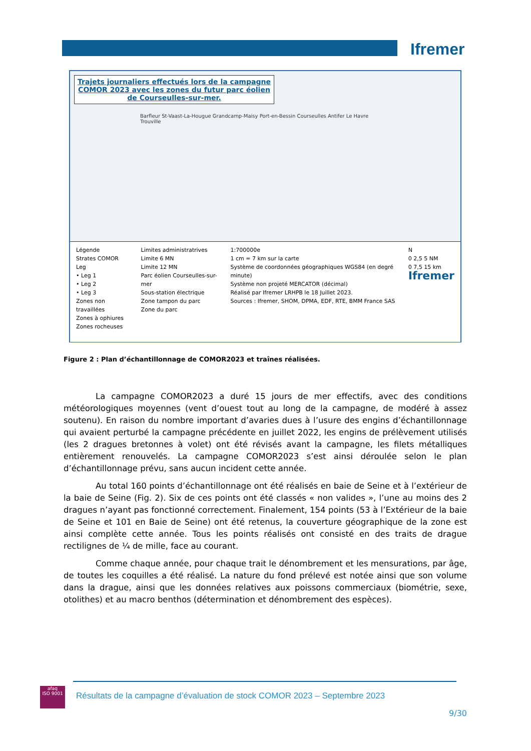Ifremer
Trajets journaliers effectués lors de la campagne COMOR 2023 avec les zones du futur parc éolien de Courseulles-sur-mer.
Barfleur St-Vaast-La-Hougue Grandcamp-Maisy Port-en-Bessin Courseulles Antifer Le Havre Trouville
Légende
Strates COMOR
Leg
• Leg 1
• Leg 2
• Leg 3
Zones non travaillées
Zones à ophiures
Zones rocheuses
Limites administratrives
Limite 6 MN
Limite 12 MN
Parc éolien Courseulles-sur-mer
Sous-station électrique
Zone tampon du parc
Zone du parc
1:700000e
1 cm = 7 km sur la carte
Système de coordonnées géographiques WGS84 (en degré minute)
Système non projeté MERCATOR (décimal)
Réalisé par Ifremer LRHPB le 18 Juillet 2023.
Sources : Ifremer, SHOM, DPMA, EDF, RTE, BMM France SAS
N
0 2,5 5 NM
0 7,5 15 km
Ifremer
Figure 2 : Plan d’échantillonnage de COMOR2023 et traînes réalisées.
La campagne COMOR2023 a duré 15 jours de mer effectifs, avec des conditions météorologiques moyennes (vent d’ouest tout au long de la campagne, de modéré à assez soutenu). En raison du nombre important d’avaries dues à l’usure des engins d’échantillonnage qui avaient perturbé la campagne précédente en juillet 2022, les engins de prélèvement utilisés (les 2 dragues bretonnes à volet) ont été révisés avant la campagne, les filets métalliques entièrement renouvelés. La campagne COMOR2023 s’est ainsi déroulée selon le plan d’échantillonnage prévu, sans aucun incident cette année.
Au total 160 points d’échantillonnage ont été réalisés en baie de Seine et à l’extérieur de la baie de Seine (Fig. 2). Six de ces points ont été classés « non valides », l’une au moins des 2 dragues n’ayant pas fonctionné correctement. Finalement, 154 points (53 à l’Extérieur de la baie de Seine et 101 en Baie de Seine) ont été retenus, la couverture géographique de la zone est ainsi complète cette année. Tous les points réalisés ont consisté en des traits de drague rectilignes de ¼ de mille, face au courant.
Comme chaque année, pour chaque trait le dénombrement et les mensurations, par âge, de toutes les coquilles a été réalisé. La nature du fond prélevé est notée ainsi que son volume dans la drague, ainsi que les données relatives aux poissons commerciaux (biométrie, sexe, otolithes) et au macro benthos (détermination et dénombrement des espèces).
afaq
ISO 9001
Résultats de la campagne d’évaluation de stock COMOR 2023 – Septembre 2023
9/30